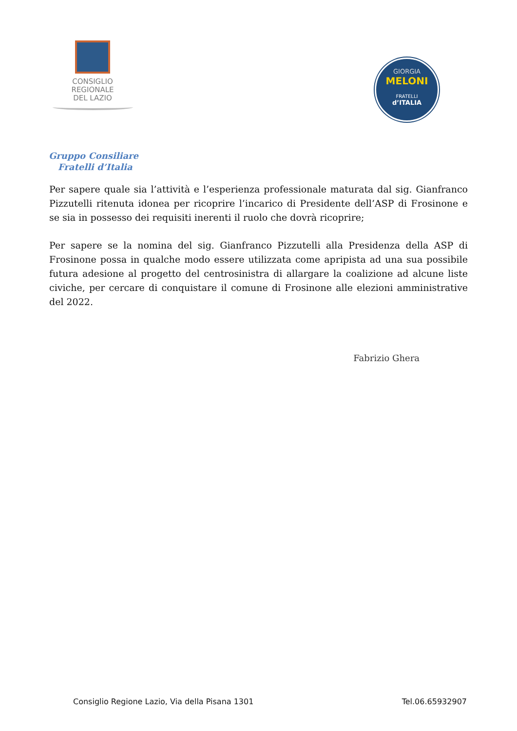CONSIGLIO
REGIONALE
DEL LAZIO
GIORGIA
MELONI
FRATELLI
d’ITALIA
Gruppo Consiliare
Fratelli d’Italia
Per sapere quale sia l’attività e l’esperienza professionale maturata dal sig. Gianfranco Pizzutelli ritenuta idonea per ricoprire l’incarico di Presidente dell’ASP di Frosinone e se sia in possesso dei requisiti inerenti il ruolo che dovrà ricoprire;
Per sapere se la nomina del sig. Gianfranco Pizzutelli alla Presidenza della ASP di Frosinone possa in qualche modo essere utilizzata come apripista ad una sua possibile futura adesione al progetto del centrosinistra di allargare la coalizione ad alcune liste civiche, per cercare di conquistare il comune di Frosinone alle elezioni amministrative del 2022.
Fabrizio Ghera
Consiglio Regione Lazio, Via della Pisana 1301 Tel.06.65932907